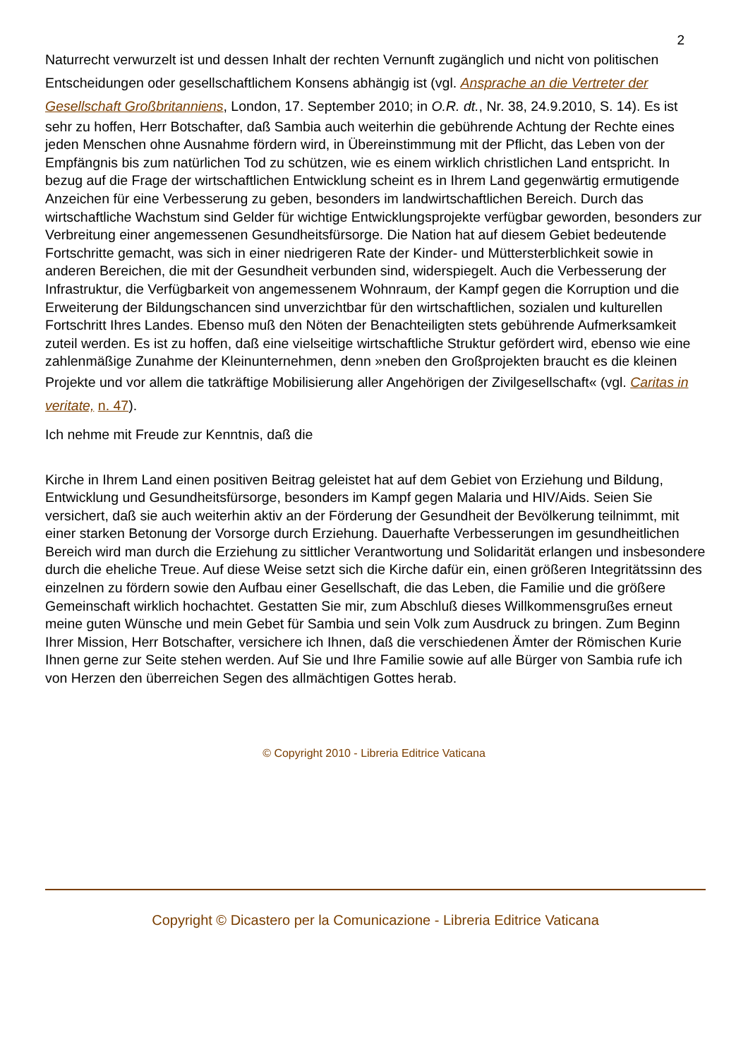2
Naturrecht verwurzelt ist und dessen Inhalt der rechten Vernunft zugänglich und nicht von politischen Entscheidungen oder gesellschaftlichem Konsens abhängig ist (vgl. Ansprache an die Vertreter der Gesellschaft Großbritanniens, London, 17. September 2010; in O.R. dt., Nr. 38, 24.9.2010, S. 14). Es ist sehr zu hoffen, Herr Botschafter, daß Sambia auch weiterhin die gebührende Achtung der Rechte eines jeden Menschen ohne Ausnahme fördern wird, in Übereinstimmung mit der Pflicht, das Leben von der Empfängnis bis zum natürlichen Tod zu schützen, wie es einem wirklich christlichen Land entspricht. In bezug auf die Frage der wirtschaftlichen Entwicklung scheint es in Ihrem Land gegenwärtig ermutigende Anzeichen für eine Verbesserung zu geben, besonders im landwirtschaftlichen Bereich. Durch das wirtschaftliche Wachstum sind Gelder für wichtige Entwicklungsprojekte verfügbar geworden, besonders zur Verbreitung einer angemessenen Gesundheitsfürsorge. Die Nation hat auf diesem Gebiet bedeutende Fortschritte gemacht, was sich in einer niedrigeren Rate der Kinder- und Müttersterblichkeit sowie in anderen Bereichen, die mit der Gesundheit verbunden sind, widerspiegelt. Auch die Verbesserung der Infrastruktur, die Verfügbarkeit von angemessenem Wohnraum, der Kampf gegen die Korruption und die Erweiterung der Bildungschancen sind unverzichtbar für den wirtschaftlichen, sozialen und kulturellen Fortschritt Ihres Landes. Ebenso muß den Nöten der Benachteiligten stets gebührende Aufmerksamkeit zuteil werden. Es ist zu hoffen, daß eine vielseitige wirtschaftliche Struktur gefördert wird, ebenso wie eine zahlenmäßige Zunahme der Kleinunternehmen, denn »neben den Großprojekten braucht es die kleinen Projekte und vor allem die tatkräftige Mobilisierung aller Angehörigen der Zivilgesellschaft« (vgl. Caritas in veritate, n. 47).
Ich nehme mit Freude zur Kenntnis, daß die
Kirche in Ihrem Land einen positiven Beitrag geleistet hat auf dem Gebiet von Erziehung und Bildung, Entwicklung und Gesundheitsfürsorge, besonders im Kampf gegen Malaria und HIV/Aids. Seien Sie versichert, daß sie auch weiterhin aktiv an der Förderung der Gesundheit der Bevölkerung teilnimmt, mit einer starken Betonung der Vorsorge durch Erziehung. Dauerhafte Verbesserungen im gesundheitlichen Bereich wird man durch die Erziehung zu sittlicher Verantwortung und Solidarität erlangen und insbesondere durch die eheliche Treue. Auf diese Weise setzt sich die Kirche dafür ein, einen größeren Integritätssinn des einzelnen zu fördern sowie den Aufbau einer Gesellschaft, die das Leben, die Familie und die größere Gemeinschaft wirklich hochachtet. Gestatten Sie mir, zum Abschluß dieses Willkommensgrußes erneut meine guten Wünsche und mein Gebet für Sambia und sein Volk zum Ausdruck zu bringen. Zum Beginn Ihrer Mission, Herr Botschafter, versichere ich Ihnen, daß die verschiedenen Ämter der Römischen Kurie Ihnen gerne zur Seite stehen werden. Auf Sie und Ihre Familie sowie auf alle Bürger von Sambia rufe ich von Herzen den überreichen Segen des allmächtigen Gottes herab.
© Copyright 2010 - Libreria Editrice Vaticana
Copyright © Dicastero per la Comunicazione - Libreria Editrice Vaticana